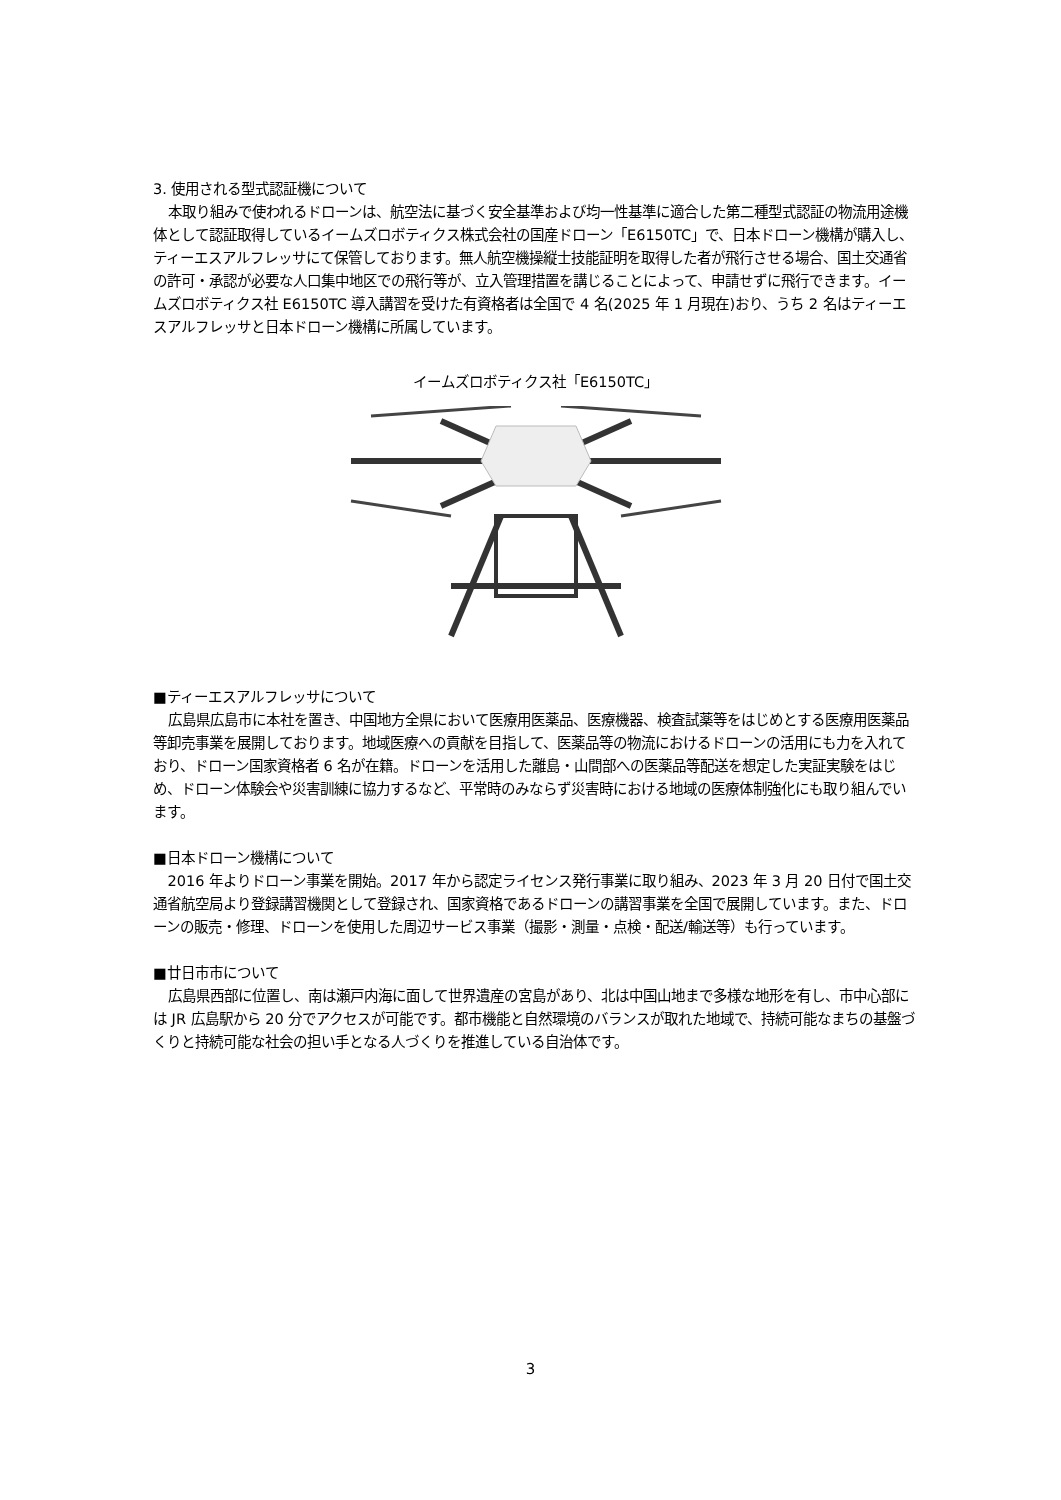3. 使用される型式認証機について
本取り組みで使われるドローンは、航空法に基づく安全基準および均一性基準に適合した第二種型式認証の物流用途機体として認証取得しているイームズロボティクス株式会社の国産ドローン「E6150TC」で、日本ドローン機構が購入し、ティーエスアルフレッサにて保管しております。無人航空機操縦士技能証明を取得した者が飛行させる場合、国土交通省の許可・承認が必要な人口集中地区での飛行等が、立入管理措置を講じることによって、申請せずに飛行できます。イームズロボティクス社 E6150TC 導入講習を受けた有資格者は全国で 4 名(2025 年 1 月現在)おり、うち 2 名はティーエスアルフレッサと日本ドローン機構に所属しています。
イームズロボティクス社「E6150TC」
■ティーエスアルフレッサについて
広島県広島市に本社を置き、中国地方全県において医療用医薬品、医療機器、検査試薬等をはじめとする医療用医薬品等卸売事業を展開しております。地域医療への貢献を目指して、医薬品等の物流におけるドローンの活用にも力を入れており、ドローン国家資格者 6 名が在籍。ドローンを活用した離島・山間部への医薬品等配送を想定した実証実験をはじめ、ドローン体験会や災害訓練に協力するなど、平常時のみならず災害時における地域の医療体制強化にも取り組んでいます。
■日本ドローン機構について
2016 年よりドローン事業を開始。2017 年から認定ライセンス発行事業に取り組み、2023 年 3 月 20 日付で国土交通省航空局より登録講習機関として登録され、国家資格であるドローンの講習事業を全国で展開しています。また、ドローンの販売・修理、ドローンを使用した周辺サービス事業（撮影・測量・点検・配送/輸送等）も行っています。
■廿日市市について
広島県西部に位置し、南は瀬戸内海に面して世界遺産の宮島があり、北は中国山地まで多様な地形を有し、市中心部には JR 広島駅から 20 分でアクセスが可能です。都市機能と自然環境のバランスが取れた地域で、持続可能なまちの基盤づくりと持続可能な社会の担い手となる人づくりを推進している自治体です。
3